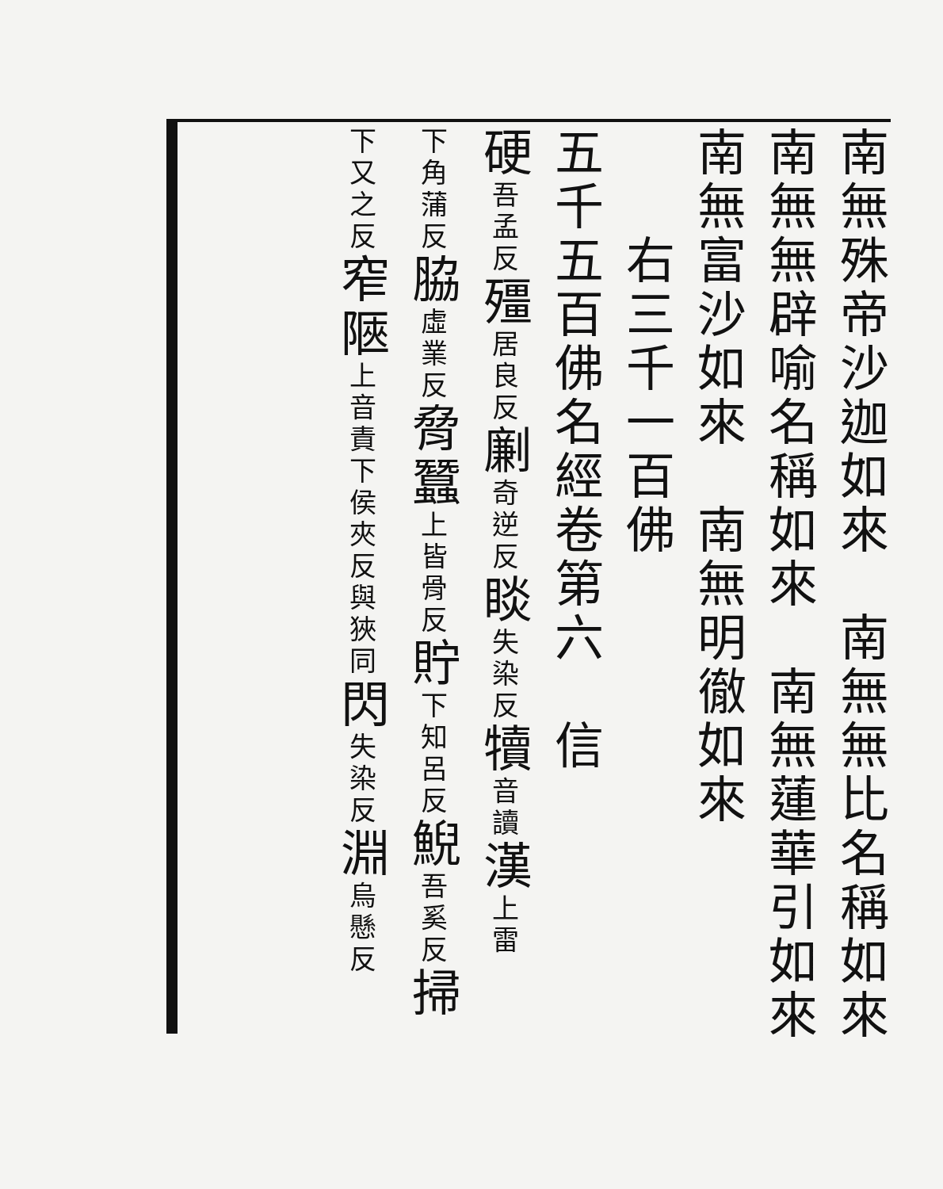南無殊帝沙迦如來　南無無比名稱如來
南無無辟喻名稱如來　南無蓮華引如來
南無富沙如來　南無明徹如來
　　右三千一百佛
五千五百佛名經卷第六　信
硬吾孟反殭居良反劆奇逆反睒失染反犢音讀漢上雷
下角蒲反脇虛業反脅蠶上皆骨反貯下知呂反鯢吾奚反掃
下又之反窄陿上音責下侯夾反與狹同閃失染反淵烏懸反